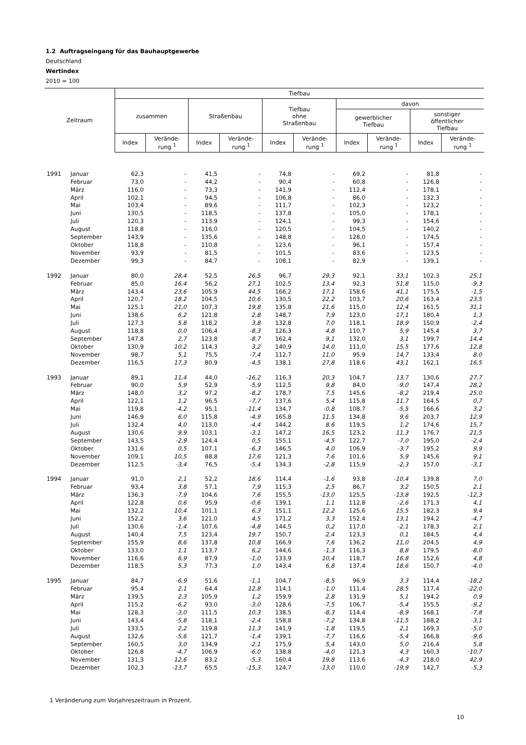1.2 Auftragseingang für das Bauhauptgewerbe
Deutschland
Wertindex
2010 = 100
| Zeitraum | | Tiefbau | | | | | | | | | |
| --- | --- | --- | --- | --- | --- | --- | --- | --- | --- | --- | --- |
| | | zusammen | | Straßenbau | | Tiefbau ohne Straßenbau | | davon | | | |
| | | | | | | | | gewerblicher Tiefbau | | sonstiger öffentlicher Tiefbau | |
| | | Index | Verände- rung <sup>1</sup> | Index | Verände- rung <sup>1</sup> | Index | Verände- rung <sup>1</sup> | Index | Verände- rung <sup>1</sup> | Index | Verände- rung <sup>1</sup> |
| 1991 | Januar | 62,3 | - | 41,5 | - | 74,8 | - | 69,2 | - | 81,8 | - |
| | Februar | 73,0 | - | 44,2 | - | 90,4 | - | 60,8 | - | 126,8 | - |
| | März | 116,0 | - | 73,3 | - | 141,9 | - | 112,4 | - | 178,1 | - |
| | April | 102,1 | - | 94,5 | - | 106,8 | - | 86,0 | - | 132,3 | - |
| | Mai | 103,4 | - | 89,6 | - | 111,7 | - | 102,3 | - | 123,2 | - |
| | Juni | 130,5 | - | 118,5 | - | 137,8 | - | 105,0 | - | 178,1 | - |
| | Juli | 120,3 | - | 113,9 | - | 124,1 | - | 99,3 | - | 154,6 | - |
| | August | 118,8 | - | 116,0 | - | 120,5 | - | 104,5 | - | 140,2 | - |
| | September | 143,9 | - | 135,6 | - | 148,8 | - | 128,0 | - | 174,5 | - |
| | Oktober | 118,8 | - | 110,8 | - | 123,6 | - | 96,1 | - | 157,4 | - |
| | November | 93,9 | - | 81,5 | - | 101,5 | - | 83,6 | - | 123,5 | - |
| | Dezember | 99,3 | - | 84,7 | - | 108,1 | - | 82,9 | - | 139,1 | - |
| 1992 | Januar | 80,0 | 28,4 | 52,5 | 26,5 | 96,7 | 29,3 | 92,1 | 33,1 | 102,3 | 25,1 |
| | Februar | 85,0 | 16,4 | 56,2 | 27,1 | 102,5 | 13,4 | 92,3 | 51,8 | 115,0 | -9,3 |
| | März | 143,4 | 23,6 | 105,9 | 44,5 | 166,2 | 17,1 | 158,6 | 41,1 | 175,5 | -1,5 |
| | April | 120,7 | 18,2 | 104,5 | 10,6 | 130,5 | 22,2 | 103,7 | 20,6 | 163,4 | 23,5 |
| | Mai | 125,1 | 21,0 | 107,3 | 19,8 | 135,8 | 21,6 | 115,0 | 12,4 | 161,5 | 31,1 |
| | Juni | 138,6 | 6,2 | 121,8 | 2,8 | 148,7 | 7,9 | 123,0 | 17,1 | 180,4 | 1,3 |
| | Juli | 127,3 | 5,8 | 118,2 | 3,8 | 132,8 | 7,0 | 118,1 | 18,9 | 150,9 | -2,4 |
| | August | 118,8 | 0,0 | 106,4 | -8,3 | 126,3 | 4,8 | 110,7 | 5,9 | 145,4 | 3,7 |
| | September | 147,8 | 2,7 | 123,8 | -8,7 | 162,4 | 9,1 | 132,0 | 3,1 | 199,7 | 14,4 |
| | Oktober | 130,9 | 10,2 | 114,3 | 3,2 | 140,9 | 14,0 | 111,0 | 15,5 | 177,6 | 12,8 |
| | November | 98,7 | 5,1 | 75,5 | -7,4 | 112,7 | 11,0 | 95,9 | 14,7 | 133,4 | 8,0 |
| | Dezember | 116,5 | 17,3 | 80,9 | -4,5 | 138,1 | 27,8 | 118,6 | 43,1 | 162,1 | 16,5 |
| 1993 | Januar | 89,1 | 11,4 | 44,0 | -16,2 | 116,3 | 20,3 | 104,7 | 13,7 | 130,6 | 27,7 |
| | Februar | 90,0 | 5,9 | 52,9 | -5,9 | 112,5 | 9,8 | 84,0 | -9,0 | 147,4 | 28,2 |
| | März | 148,0 | 3,2 | 97,2 | -8,2 | 178,7 | 7,5 | 145,6 | -8,2 | 219,4 | 25,0 |
| | April | 122,1 | 1,2 | 96,5 | -7,7 | 137,6 | 5,4 | 115,8 | 11,7 | 164,5 | 0,7 |
| | Mai | 119,8 | -4,2 | 95,1 | -11,4 | 134,7 | -0,8 | 108,7 | -5,5 | 166,6 | 3,2 |
| | Juni | 146,9 | 6,0 | 115,8 | -4,9 | 165,8 | 11,5 | 134,8 | 9,6 | 203,7 | 12,9 |
| | Juli | 132,4 | 4,0 | 113,0 | -4,4 | 144,2 | 8,6 | 119,5 | 1,2 | 174,6 | 15,7 |
| | August | 130,6 | 9,9 | 103,1 | -3,1 | 147,2 | 16,5 | 123,2 | 11,3 | 176,7 | 21,5 |
| | September | 143,5 | -2,9 | 124,4 | 0,5 | 155,1 | -4,5 | 122,7 | -7,0 | 195,0 | -2,4 |
| | Oktober | 131,6 | 0,5 | 107,1 | -6,3 | 146,5 | 4,0 | 106,9 | -3,7 | 195,2 | 9,9 |
| | November | 109,1 | 10,5 | 88,8 | 17,6 | 121,3 | 7,6 | 101,6 | 5,9 | 145,6 | 9,1 |
| | Dezember | 112,5 | -3,4 | 76,5 | -5,4 | 134,3 | -2,8 | 115,9 | -2,3 | 157,0 | -3,1 |
| 1994 | Januar | 91,0 | 2,1 | 52,2 | 18,6 | 114,4 | -1,6 | 93,8 | -10,4 | 139,8 | 7,0 |
| | Februar | 93,4 | 3,8 | 57,1 | 7,9 | 115,3 | 2,5 | 86,7 | 3,2 | 150,5 | 2,1 |
| | März | 136,3 | -7,9 | 104,6 | 7,6 | 155,5 | -13,0 | 125,5 | -13,8 | 192,5 | -12,3 |
| | April | 122,8 | 0,6 | 95,9 | -0,6 | 139,1 | 1,1 | 112,8 | -2,6 | 171,3 | 4,1 |
| | Mai | 132,2 | 10,4 | 101,1 | 6,3 | 151,1 | 12,2 | 125,6 | 15,5 | 182,3 | 9,4 |
| | Juni | 152,2 | 3,6 | 121,0 | 4,5 | 171,2 | 3,3 | 152,4 | 13,1 | 194,2 | -4,7 |
| | Juli | 130,6 | -1,4 | 107,6 | -4,8 | 144,5 | 0,2 | 117,0 | -2,1 | 178,3 | 2,1 |
| | August | 140,4 | 7,5 | 123,4 | 19,7 | 150,7 | 2,4 | 123,3 | 0,1 | 184,5 | 4,4 |
| | September | 155,9 | 8,6 | 137,8 | 10,8 | 166,9 | 7,6 | 136,2 | 11,0 | 204,5 | 4,9 |
| | Oktober | 133,0 | 1,1 | 113,7 | 6,2 | 144,6 | -1,3 | 116,3 | 8,8 | 179,5 | -8,0 |
| | November | 116,6 | 6,9 | 87,9 | -1,0 | 133,9 | 10,4 | 118,7 | 16,8 | 152,6 | 4,8 |
| | Dezember | 118,5 | 5,3 | 77,3 | 1,0 | 143,4 | 6,8 | 137,4 | 18,6 | 150,7 | -4,0 |
| 1995 | Januar | 84,7 | -6,9 | 51,6 | -1,1 | 104,7 | -8,5 | 96,9 | 3,3 | 114,4 | -18,2 |
| | Februar | 95,4 | 2,1 | 64,4 | 12,8 | 114,1 | -1,0 | 111,4 | 28,5 | 117,4 | -22,0 |
| | März | 139,5 | 2,3 | 105,9 | 1,2 | 159,9 | 2,8 | 131,9 | 5,1 | 194,2 | 0,9 |
| | April | 115,2 | -6,2 | 93,0 | -3,0 | 128,6 | -7,5 | 106,7 | -5,4 | 155,5 | -9,2 |
| | Mai | 128,3 | -3,0 | 111,5 | 10,3 | 138,5 | -8,3 | 114,4 | -8,9 | 168,1 | -7,8 |
| | Juni | 143,4 | -5,8 | 118,1 | -2,4 | 158,8 | -7,2 | 134,8 | -11,5 | 188,2 | -3,1 |
| | Juli | 133,5 | 2,2 | 119,8 | 11,3 | 141,9 | -1,8 | 119,5 | 2,1 | 169,3 | -5,0 |
| | August | 132,6 | -5,6 | 121,7 | -1,4 | 139,1 | -7,7 | 116,6 | -5,4 | 166,8 | -9,6 |
| | September | 160,5 | 3,0 | 134,9 | -2,1 | 175,9 | 5,4 | 143,0 | 5,0 | 216,4 | 5,8 |
| | Oktober | 126,8 | -4,7 | 106,9 | -6,0 | 138,8 | -4,0 | 121,3 | 4,3 | 160,3 | -10,7 |
| | November | 131,3 | 12,6 | 83,2 | -5,3 | 160,4 | 19,8 | 113,6 | -4,3 | 218,0 | 42,9 |
| | Dezember | 102,3 | -13,7 | 65,5 | -15,3 | 124,7 | -13,0 | 110,0 | -19,9 | 142,7 | -5,3 |
1 Veränderung zum Vorjahreszeitraum in Prozent.
10